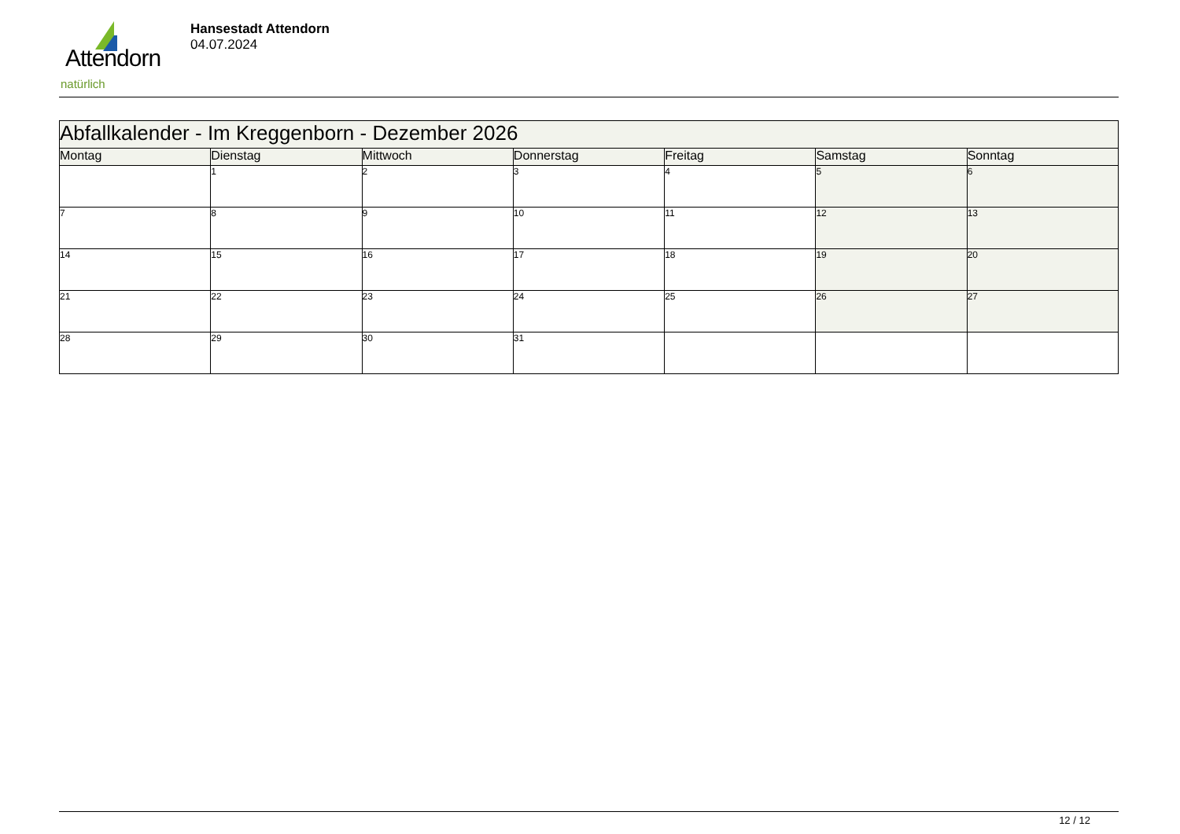Attendorn
natürlich
Hansestadt Attendorn
04.07.2024
| Abfallkalender - Im Kreggenborn - Dezember 2026 | | | | | | |
| --- | --- | --- | --- | --- | --- | --- |
| Montag | Dienstag | Mittwoch | Donnerstag | Freitag | Samstag | Sonntag |
| | 1 | 2 | 3 | 4 | 5 | 6 |
| 7 | 8 | 9 | 10 | 11 | 12 | 13 |
| 14 | 15 | 16 | 17 | 18 | 19 | 20 |
| 21 | 22 | 23 | 24 | 25 | 26 | 27 |
| 28 | 29 | 30 | 31 | | | |
12 / 12